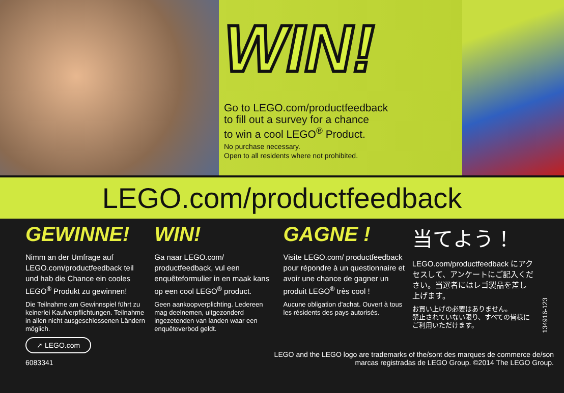WIN!
Go to LEGO.com/productfeedback
to fill out a survey for a chance
to win a cool LEGO<sup>®</sup> Product.
No purchase necessary.
Open to all residents where not prohibited.
LEGO.com/productfeedback
GEWINNE!
Nimm an der Umfrage auf LEGO.com/productfeedback teil und hab die Chance ein cooles LEGO<sup>®</sup> Produkt zu gewinnen!
Die Teilnahme am Gewinnspiel führt zu keinerlei Kaufverpflichtungen. Teilnahme in allen nicht ausgeschlossenen Ländern möglich.
WIN!
Ga naar LEGO.com/ productfeedback, vul een enquêteformulier in en maak kans op een cool LEGO<sup>®</sup> product.
Geen aankoopverplichting. Ledereen mag deelnemen, uitgezonderd ingezetenden van landen waar een enquêteverbod geldt.
GAGNE !
Visite LEGO.com/ productfeedback pour répondre à un questionnaire et avoir une chance de gagner un produit LEGO<sup>®</sup> très cool !
Aucune obligation d'achat. Ouvert à tous les résidents des pays autorisés.
当てよう！
LEGO.com/productfeedback にアクセスして、アンケートにご記入ください。当選者にはレゴ製品を差し上げます。
お買い上げの必要はありません。
禁止されていない限り、すべての皆様にご利用いただけます。
134916-123
➚ LEGO.com
6083341
LEGO and the LEGO logo are trademarks of the/sont des marques de commerce de/son
marcas registradas de LEGO Group. ©2014 The LEGO Group.